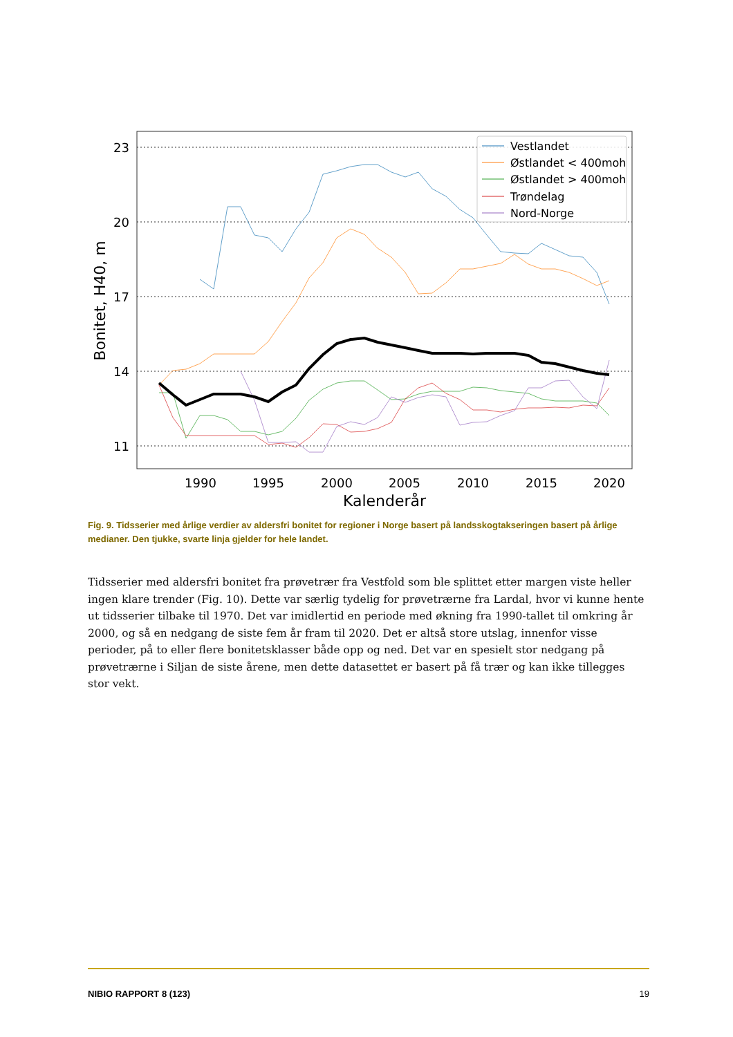23
20
17
14
11
1990
1995
2000
2005
2010
2015
2020
Kalenderår
Bonitet, H40, m
Vestlandet
Østlandet < 400moh
Østlandet > 400moh
Trøndelag
Nord-Norge
Fig. 9. Tidsserier med årlige verdier av aldersfri bonitet for regioner i Norge basert på landsskogtakseringen basert på årlige medianer. Den tjukke, svarte linja gjelder for hele landet.
Tidsserier med aldersfri bonitet fra prøvetrær fra Vestfold som ble splittet etter margen viste heller ingen klare trender (Fig. 10). Dette var særlig tydelig for prøvetrærne fra Lardal, hvor vi kunne hente ut tidsserier tilbake til 1970. Det var imidlertid en periode med økning fra 1990-tallet til omkring år 2000, og så en nedgang de siste fem år fram til 2020. Det er altså store utslag, innenfor visse perioder, på to eller flere bonitetsklasser både opp og ned. Det var en spesielt stor nedgang på prøvetrærne i Siljan de siste årene, men dette datasettet er basert på få trær og kan ikke tillegges stor vekt.
NIBIO RAPPORT 8 (123) 19